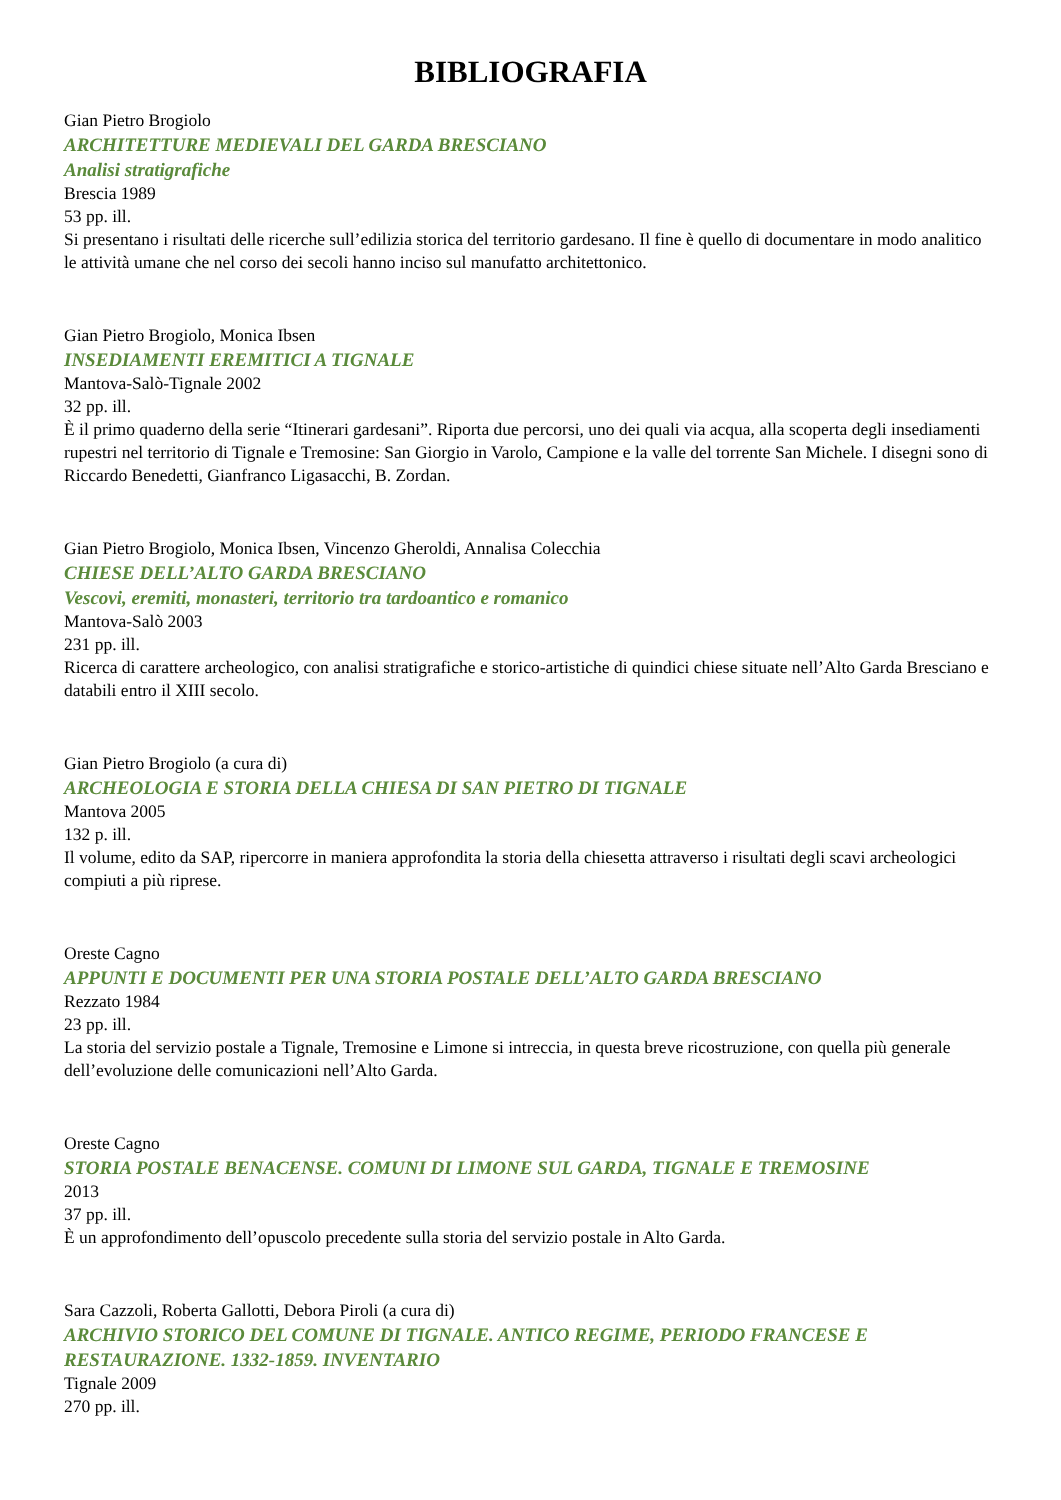BIBLIOGRAFIA
Gian Pietro Brogiolo
ARCHITETTURE MEDIEVALI DEL GARDA BRESCIANO
Analisi stratigrafiche
Brescia 1989
53 pp. ill.
Si presentano i risultati delle ricerche sull’edilizia storica del territorio gardesano. Il fine è quello di documentare in modo analitico le attività umane che nel corso dei secoli hanno inciso sul manufatto architettonico.
Gian Pietro Brogiolo, Monica Ibsen
INSEDIAMENTI EREMITICI A TIGNALE
Mantova-Salò-Tignale 2002
32 pp. ill.
È il primo quaderno della serie “Itinerari gardesani”. Riporta due percorsi, uno dei quali via acqua, alla scoperta degli insediamenti rupestri nel territorio di Tignale e Tremosine: San Giorgio in Varolo, Campione e la valle del torrente San Michele. I disegni sono di Riccardo Benedetti, Gianfranco Ligasacchi, B. Zordan.
Gian Pietro Brogiolo, Monica Ibsen, Vincenzo Gheroldi, Annalisa Colecchia
CHIESE DELL’ALTO GARDA BRESCIANO
Vescovi, eremiti, monasteri, territorio tra tardoantico e romanico
Mantova-Salò 2003
231 pp. ill.
Ricerca di carattere archeologico, con analisi stratigrafiche e storico-artistiche di quindici chiese situate nell’Alto Garda Bresciano e databili entro il XIII secolo.
Gian Pietro Brogiolo (a cura di)
ARCHEOLOGIA E STORIA DELLA CHIESA DI SAN PIETRO DI TIGNALE
Mantova 2005
132 p. ill.
Il volume, edito da SAP, ripercorre in maniera approfondita la storia della chiesetta attraverso i risultati degli scavi archeologici compiuti a più riprese.
Oreste Cagno
APPUNTI E DOCUMENTI PER UNA STORIA POSTALE DELL’ALTO GARDA BRESCIANO
Rezzato 1984
23 pp. ill.
La storia del servizio postale a Tignale, Tremosine e Limone si intreccia, in questa breve ricostruzione, con quella più generale dell’evoluzione delle comunicazioni nell’Alto Garda.
Oreste Cagno
STORIA POSTALE BENACENSE. COMUNI DI LIMONE SUL GARDA, TIGNALE E TREMOSINE
2013
37 pp. ill.
È un approfondimento dell’opuscolo precedente sulla storia del servizio postale in Alto Garda.
Sara Cazzoli, Roberta Gallotti, Debora Piroli (a cura di)
ARCHIVIO STORICO DEL COMUNE DI TIGNALE. ANTICO REGIME, PERIODO FRANCESE E RESTAURAZIONE. 1332-1859. INVENTARIO
Tignale 2009
270 pp. ill.